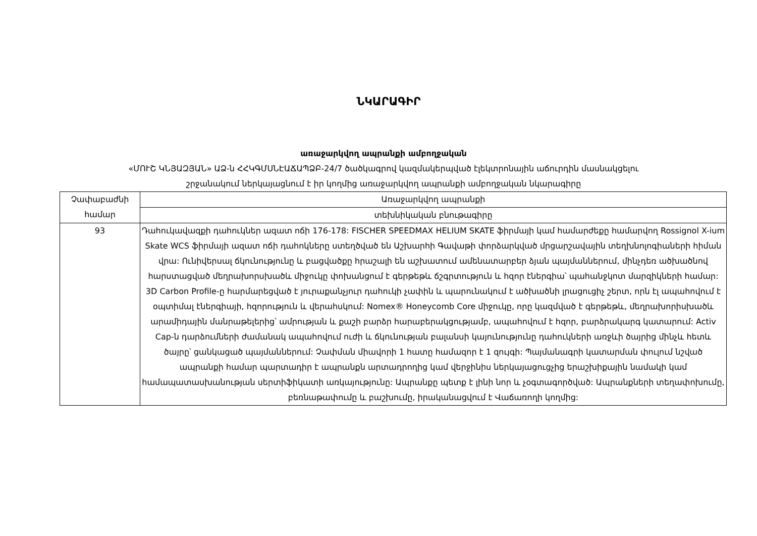ՆԿԱՐԱԳԻՐ
առաջարկվող ապրանքի ամբողջական
«ՄՈՒՇ ԿՆՅԱԶՅԱՆ» ԱՁ-ն ՀՀԿԳՄՍՆԷԱՃԱՊՁԲ-24/7 ծածկագրով կազմակերպված էլեկտրոնային աճուրդին մասնակցելու
շրջանակում ներկայացնում է իր կողմից առաջարկվող ապրանքի ամբողջական նկարագիրը
| Չափաբաժնի համար | Առաջարկվող ապրանքի |
| --- | --- |
| | տեխնիկական բնութագիրը |
| 93 | Դահուկավազքի դահուկներ ազատ ոճի 176-178: FISCHER SPEEDMAX HELIUM SKATE ֆիրմայի կամ համարժեքը համարվող Rossignol X-ium Skate WCS ֆիրմայի ազատ ոճի դահոկները ստեղծված են Աշխարհի Գավաթի փորձարկված մրցարշավային տեղխնոլոգիաների հիման վրա: Ունիվերսալ ճկունությունը և բացվածքը հրաշալի են աշխատում ամենատարբեր ձյան պայմաններում, մինչդեռ ածխածնով հարստացված մեղրախորսխածև միջուկը փոխանցում է գերթեթև ճշգրտություն և հզոր էներգիա՝ պահանջկոտ մարզիկների համար: 3D Carbon Profile-ը հարմարեցված է յուրաքանչյուր դահուկի չափին և պարունակում է ածխածնի լրացուցիչ շերտ, որն էլ ապահովում է օպտիմալ էներգիայի, հզորություն և վերահսկում: Nomex® Honeycomb Core միջուկը, որը կազմված է գերթեթև, մեղրախորիսխածև արամիդային մանրաթելերից՝ ամրության և քաշի բարձր հարաբերակցությամբ, ապահովում է հզոր, բարձրակարգ կատարում: Activ Cap-ն դարձումների ժամանակ ապահովում ուժի և ճկունության բալանսի կայունությունը դահուկների առջևի ծայրից մինչև հետև ծայրը՝ ցանկացած պայմաններում: Չափման միավորի 1 հատը համազոր է 1 զույգի: Պայմանագրի կատարման փուլում նշված ապրանքի համար պարտադիր է ապրանքն արտադրողից կամ վերջինիս ներկայացուցչից երաշխիքային նամակի կամ համապատասխանության սերտիֆիկատի առկայությունը: Ապրանքը պետք է լինի նոր և չօգտագործված: Ապրանքների տեղափոխումը, բեռնաթափումը և բաշխումը, իրականացվում է Վաճառողի կողմից: |